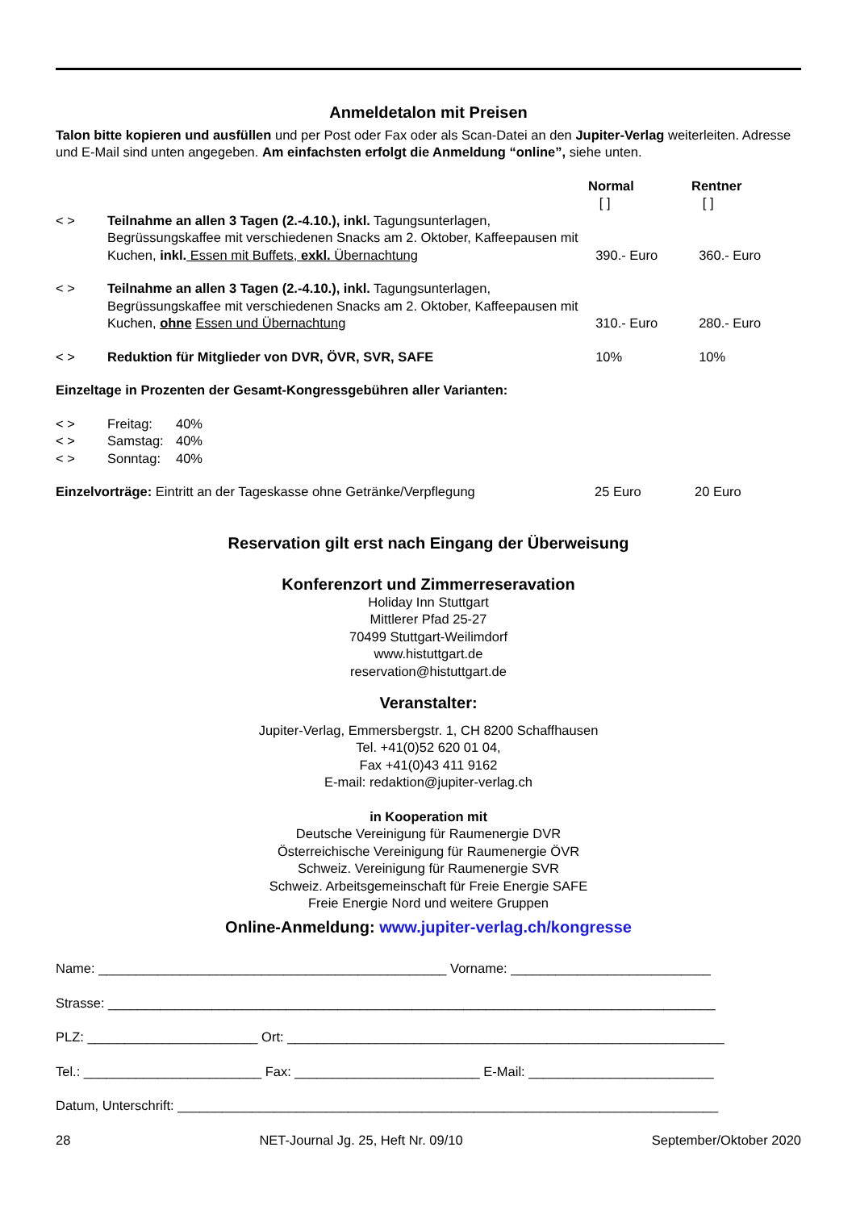Anmeldetalon mit Preisen
Talon bitte kopieren und ausfüllen und per Post oder Fax oder als Scan-Datei an den Jupiter-Verlag weiterleiten. Adresse und E-Mail sind unten angegeben. Am einfachsten erfolgt die Anmeldung “online”, siehe unten.
| | | Normal [ ] | Rentner [ ] |
| < > | Teilnahme an allen 3 Tagen (2.-4.10.), inkl. Tagungsunterlagen, Begrüssungskaffee mit verschiedenen Snacks am 2. Oktober, Kaffeepausen mit Kuchen, inkl. Essen mit Buffets, exkl. Übernachtung | 390.- Euro | 360.- Euro |
| < > | Teilnahme an allen 3 Tagen (2.-4.10.), inkl. Tagungsunterlagen, Begrüssungskaffee mit verschiedenen Snacks am 2. Oktober, Kaffeepausen mit Kuchen, ohne Essen und Übernachtung | 310.- Euro | 280.- Euro |
| < > | Reduktion für Mitglieder von DVR, ÖVR, SVR, SAFE | 10% | 10% |
Einzeltage in Prozenten der Gesamt-Kongressgebühren aller Varianten:
| < > | Freitag: | 40% |
| < > | Samstag: | 40% |
| < > | Sonntag: | 40% |
| Einzelvorträge: Eintritt an der Tageskasse ohne Getränke/Verpflegung | 25 Euro | 20 Euro |
Reservation gilt erst nach Eingang der Überweisung
Konferenzort und Zimmerreseravation
Holiday Inn Stuttgart
Mittlerer Pfad 25-27
70499 Stuttgart-Weilimdorf
www.histuttgart.de
reservation@histuttgart.de
Veranstalter:
Jupiter-Verlag, Emmersbergstr. 1, CH 8200 Schaffhausen
Tel. +41(0)52 620 01 04,
Fax +41(0)43 411 9162
E-mail: redaktion@jupiter-verlag.ch
in Kooperation mit
Deutsche Vereinigung für Raumenergie DVR
Österreichische Vereinigung für Raumenergie ÖVR
Schweiz. Vereinigung für Raumenergie SVR
Schweiz. Arbeitsgemeinschaft für Freie Energie SAFE
Freie Energie Nord und weitere Gruppen
Online-Anmeldung: www.jupiter-verlag.ch/kongresse
Name: _______________________________________________ Vorname: ___________________________
Strasse: __________________________________________________________________________________
PLZ: _______________________ Ort: ___________________________________________________________
Tel.: ________________________ Fax: _________________________ E-Mail: _________________________
Datum, Unterschrift: _________________________________________________________________________
28 NET-Journal Jg. 25, Heft Nr. 09/10 September/Oktober 2020